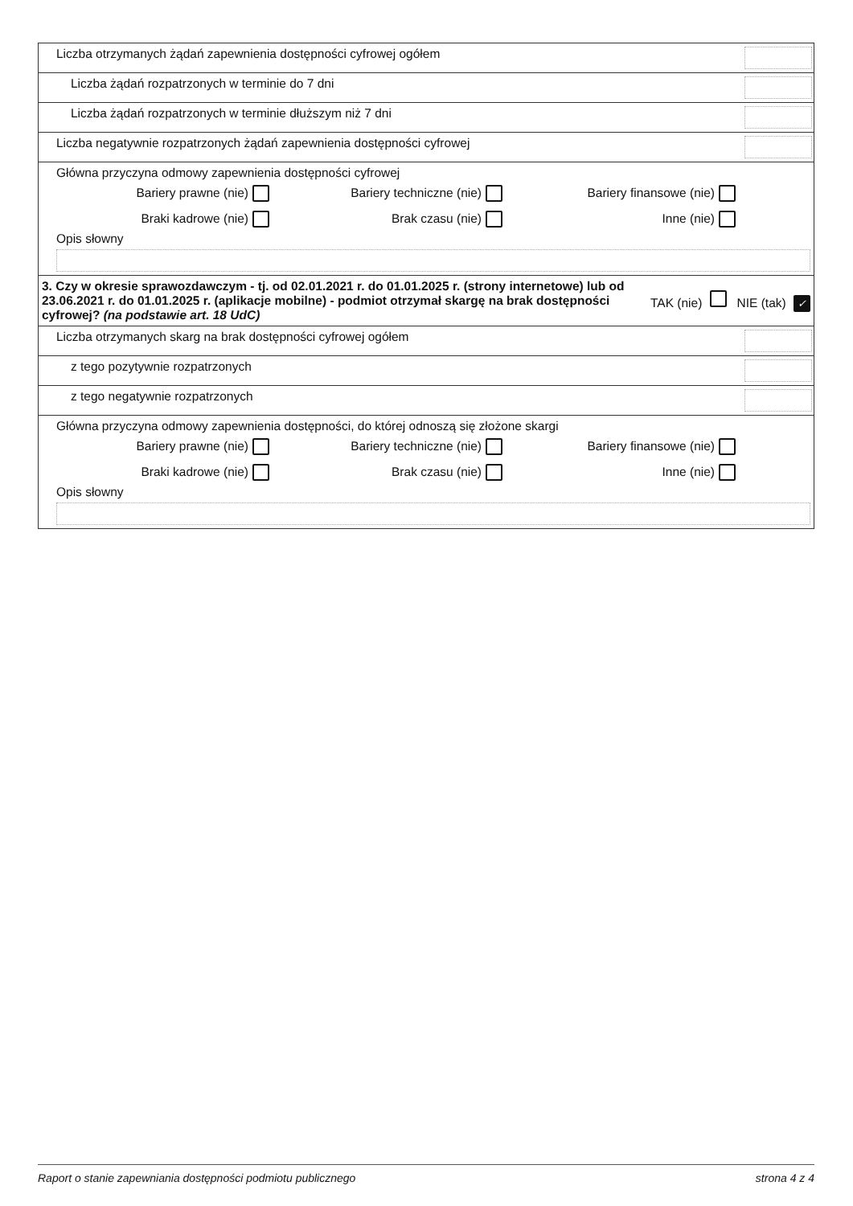| Liczba otrzymanych żądań zapewnienia dostępności cyfrowej ogółem |
| Liczba żądań rozpatrzonych w terminie do 7 dni |
| Liczba żądań rozpatrzonych w terminie dłuższym niż 7 dni |
| Liczba negatywnie rozpatrzonych żądań zapewnienia dostępności cyfrowej |
| Główna przyczyna odmowy zapewnienia dostępności cyfrowej Bariery prawne (nie) Bariery techniczne (nie) Bariery finansowe (nie) Braki kadrowe (nie) Brak czasu (nie) Inne (nie) Opis słowny |
| 3. Czy w okresie sprawozdawczym - tj. od 02.01.2021 r. do 01.01.2025 r. (strony internetowe) lub od 23.06.2021 r. do 01.01.2025 r. (aplikacje mobilne) - podmiot otrzymał skargę na brak dostępności cyfrowej? (na podstawie art. 18 UdC) TAK (nie) NIE (tak) ✓ |
| Liczba otrzymanych skarg na brak dostępności cyfrowej ogółem |
| z tego pozytywnie rozpatrzonych |
| z tego negatywnie rozpatrzonych |
| Główna przyczyna odmowy zapewnienia dostępności, do której odnoszą się złożone skargi Bariery prawne (nie) Bariery techniczne (nie) Bariery finansowe (nie) Braki kadrowe (nie) Brak czasu (nie) Inne (nie) Opis słowny |
Raport o stanie zapewniania dostępności podmiotu publicznego strona 4 z 4